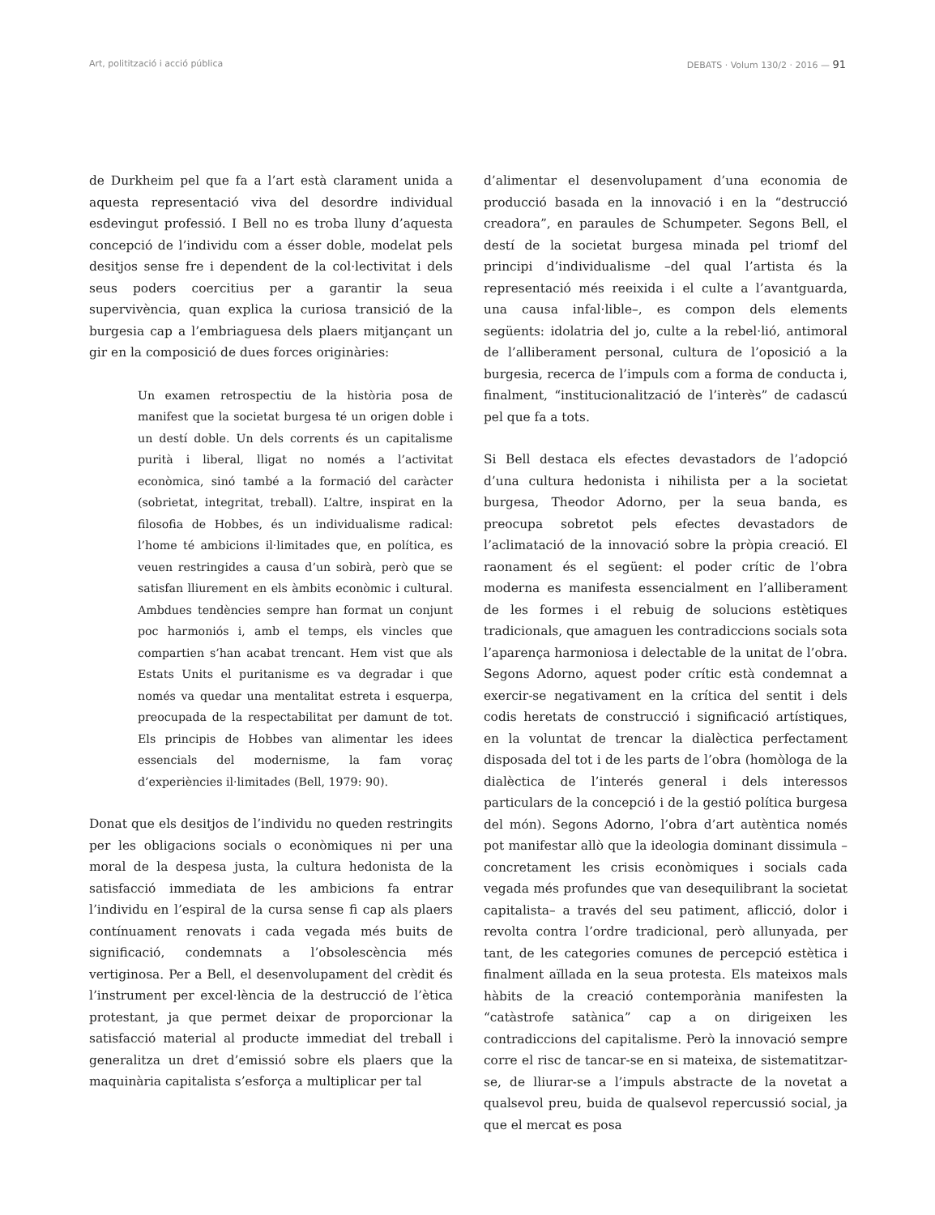Art, politització i acció pública DEBATS · Volum 130/2 · 2016 — 91
de Durkheim pel que fa a l’art està clarament unida a aquesta representació viva del desordre individual esdevingut professió. I Bell no es troba lluny d’aquesta concepció de l’individu com a ésser doble, modelat pels desitjos sense fre i dependent de la col·lectivitat i dels seus poders coercitius per a garantir la seua supervivència, quan explica la curiosa transició de la burgesia cap a l’embriaguesa dels plaers mitjançant un gir en la composició de dues forces originàries:
Un examen retrospectiu de la història posa de manifest que la societat burgesa té un origen doble i un destí doble. Un dels corrents és un capitalisme purità i liberal, lligat no només a l’activitat econòmica, sinó també a la formació del caràcter (sobrietat, integritat, treball). L’altre, inspirat en la filosofia de Hobbes, és un individualisme radical: l’home té ambicions il·limitades que, en política, es veuen restringides a causa d’un sobirà, però que se satisfan lliurement en els àmbits econòmic i cultural. Ambdues tendències sempre han format un conjunt poc harmoniós i, amb el temps, els vincles que compartien s’han acabat trencant. Hem vist que als Estats Units el puritanisme es va degradar i que només va quedar una mentalitat estreta i esquerpa, preocupada de la respectabilitat per damunt de tot. Els principis de Hobbes van alimentar les idees essencials del modernisme, la fam voraç d’experiències il·limitades (Bell, 1979: 90).
Donat que els desitjos de l’individu no queden restringits per les obligacions socials o econòmiques ni per una moral de la despesa justa, la cultura hedonista de la satisfacció immediata de les ambicions fa entrar l’individu en l’espiral de la cursa sense fi cap als plaers contínuament renovats i cada vegada més buits de significació, condemnats a l’obsolescència més vertiginosa. Per a Bell, el desenvolupament del crèdit és l’instrument per excel·lència de la destrucció de l’ètica protestant, ja que permet deixar de proporcionar la satisfacció material al producte immediat del treball i generalitza un dret d’emissió sobre els plaers que la maquinària capitalista s’esforça a multiplicar per tal
d’alimentar el desenvolupament d’una economia de producció basada en la innovació i en la “destrucció creadora”, en paraules de Schumpeter. Segons Bell, el destí de la societat burgesa minada pel triomf del principi d’individualisme –del qual l’artista és la representació més reeixida i el culte a l’avantguarda, una causa infal·lible–, es compon dels elements següents: idolatria del jo, culte a la rebel·lió, antimoral de l’alliberament personal, cultura de l’oposició a la burgesia, recerca de l’impuls com a forma de conducta i, finalment, “institucionalització de l’interès” de cadascú pel que fa a tots.
Si Bell destaca els efectes devastadors de l’adopció d’una cultura hedonista i nihilista per a la societat burgesa, Theodor Adorno, per la seua banda, es preocupa sobretot pels efectes devastadors de l’aclimatació de la innovació sobre la pròpia creació. El raonament és el següent: el poder crític de l’obra moderna es manifesta essencialment en l’alliberament de les formes i el rebuig de solucions estètiques tradicionals, que amaguen les contradiccions socials sota l’aparença harmoniosa i delectable de la unitat de l’obra. Segons Adorno, aquest poder crític està condemnat a exercir-se negativament en la crítica del sentit i dels codis heretats de construcció i significació artístiques, en la voluntat de trencar la dialèctica perfectament disposada del tot i de les parts de l’obra (homòloga de la dialèctica de l’interés general i dels interessos particulars de la concepció i de la gestió política burgesa del món). Segons Adorno, l’obra d’art autèntica només pot manifestar allò que la ideologia dominant dissimula –concretament les crisis econòmiques i socials cada vegada més profundes que van desequilibrant la societat capitalista– a través del seu patiment, aflicció, dolor i revolta contra l’ordre tradicional, però allunyada, per tant, de les categories comunes de percepció estètica i finalment aïllada en la seua protesta. Els mateixos mals hàbits de la creació contemporània manifesten la “catàstrofe satànica” cap a on dirigeixen les contradiccions del capitalisme. Però la innovació sempre corre el risc de tancar-se en si mateixa, de sistematitzar-se, de lliurar-se a l’impuls abstracte de la novetat a qualsevol preu, buida de qualsevol repercussió social, ja que el mercat es posa